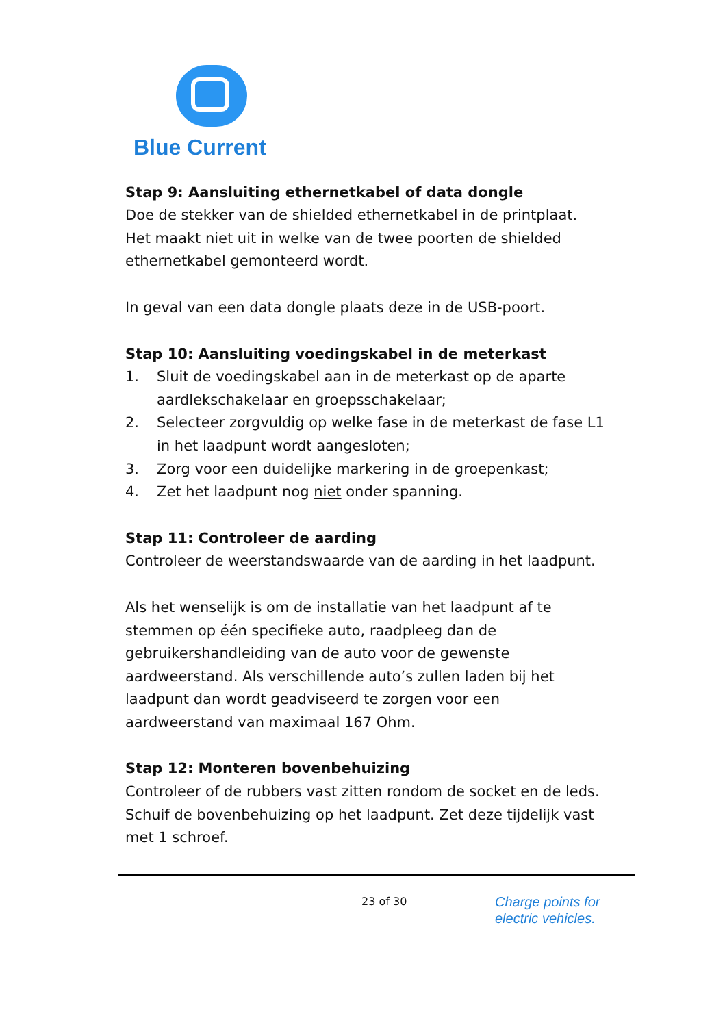Blue Current
Stap 9: Aansluiting ethernetkabel of data dongle
Doe de stekker van de shielded ethernetkabel in de printplaat. Het maakt niet uit in welke van de twee poorten de shielded ethernetkabel gemonteerd wordt.
In geval van een data dongle plaats deze in de USB-poort.
Stap 10: Aansluiting voedingskabel in de meterkast
1. Sluit de voedingskabel aan in de meterkast op de aparte aardlekschakelaar en groepsschakelaar;
2. Selecteer zorgvuldig op welke fase in de meterkast de fase L1 in het laadpunt wordt aangesloten;
3. Zorg voor een duidelijke markering in de groepenkast;
4. Zet het laadpunt nog niet onder spanning.
Stap 11: Controleer de aarding
Controleer de weerstandswaarde van de aarding in het laadpunt.
Als het wenselijk is om de installatie van het laadpunt af te stemmen op één specifieke auto, raadpleeg dan de gebruikershandleiding van de auto voor de gewenste aardweerstand. Als verschillende auto’s zullen laden bij het laadpunt dan wordt geadviseerd te zorgen voor een aardweerstand van maximaal 167 Ohm.
Stap 12: Monteren bovenbehuizing
Controleer of de rubbers vast zitten rondom de socket en de leds. Schuif de bovenbehuizing op het laadpunt. Zet deze tijdelijk vast met 1 schroef.
23 of 30
Charge points for
electric vehicles.